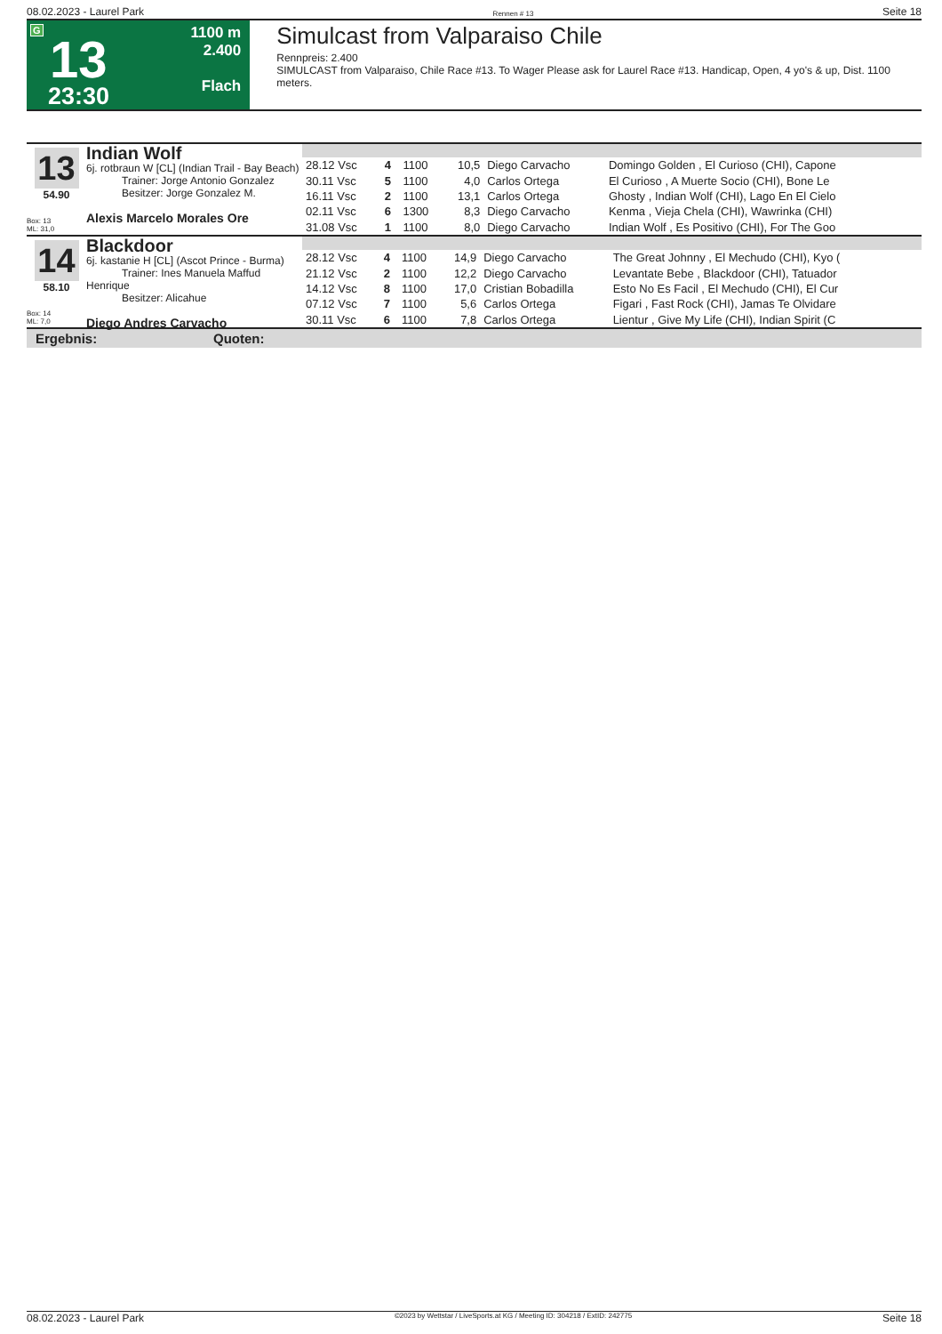08.02.2023 - Laurel Park Rennen # 13 Seite 18
G
13
23:30
1100 m
2.400
Flach
Simulcast from Valparaiso Chile
Rennpreis: 2.400
SIMULCAST from Valparaiso, Chile Race #13. To Wager Please ask for Laurel Race #13. Handicap, Open, 4 yo's & up, Dist. 1100 meters.
13
54.90
Box: 13
ML: 31,0
Indian Wolf
6j. rotbraun W [CL] (Indian Trail - Bay Beach)
Trainer: Jorge Antonio Gonzalez
Besitzer: Jorge Gonzalez M.
Alexis Marcelo Morales Ore
| 28.12 Vsc | 4 | 1100 | 10,5 | Diego Carvacho | Domingo Golden , El Curioso (CHI), Capone |
| 30.11 Vsc | 5 | 1100 | 4,0 | Carlos Ortega | El Curioso , A Muerte Socio (CHI), Bone Le |
| 16.11 Vsc | 2 | 1100 | 13,1 | Carlos Ortega | Ghosty , Indian Wolf (CHI), Lago En El Cielo |
| 02.11 Vsc | 6 | 1300 | 8,3 | Diego Carvacho | Kenma , Vieja Chela (CHI), Wawrinka (CHI) |
| 31.08 Vsc | 1 | 1100 | 8,0 | Diego Carvacho | Indian Wolf , Es Positivo (CHI), For The Goo |
14
58.10
Box: 14
ML: 7,0
Blackdoor
6j. kastanie H [CL] (Ascot Prince - Burma)
Trainer: Ines Manuela Maffud Henrique
Besitzer: Alicahue
Diego Andres Carvacho
| 28.12 Vsc | 4 | 1100 | 14,9 | Diego Carvacho | The Great Johnny , El Mechudo (CHI), Kyo ( |
| 21.12 Vsc | 2 | 1100 | 12,2 | Diego Carvacho | Levantate Bebe , Blackdoor (CHI), Tatuador |
| 14.12 Vsc | 8 | 1100 | 17,0 | Cristian Bobadilla | Esto No Es Facil , El Mechudo (CHI), El Cur |
| 07.12 Vsc | 7 | 1100 | 5,6 | Carlos Ortega | Figari , Fast Rock (CHI), Jamas Te Olvidare |
| 30.11 Vsc | 6 | 1100 | 7,8 | Carlos Ortega | Lientur , Give My Life (CHI), Indian Spirit (C |
Ergebnis: Quoten:
08.02.2023 - Laurel Park ©2023 by Wettstar / LiveSports.at KG / Meeting ID: 304218 / ExtID: 242775 Seite 18